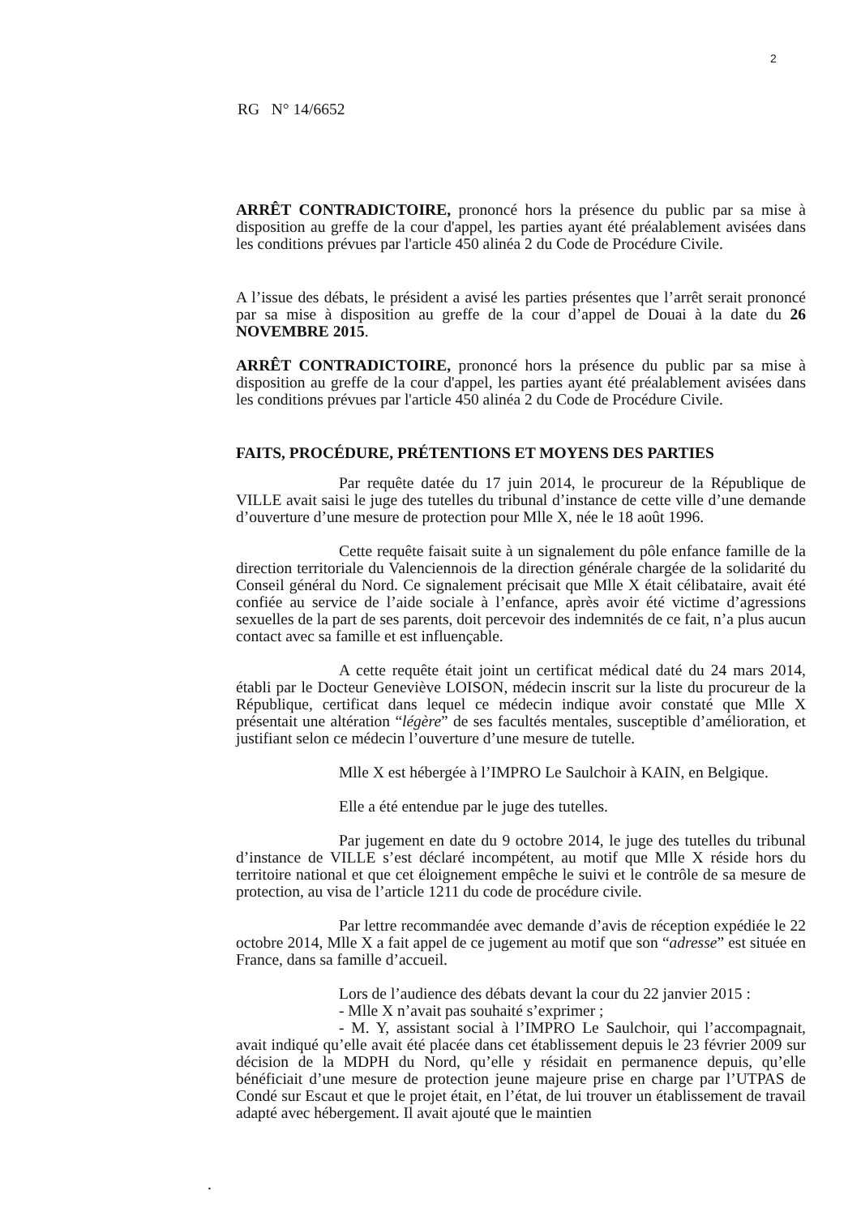2
RG N° 14/6652
ARRÊT CONTRADICTOIRE, prononcé hors la présence du public par sa mise à disposition au greffe de la cour d'appel, les parties ayant été préalablement avisées dans les conditions prévues par l'article 450 alinéa 2 du Code de Procédure Civile.
A l’issue des débats, le président a avisé les parties présentes que l’arrêt serait prononcé par sa mise à disposition au greffe de la cour d’appel de Douai à la date du 26 NOVEMBRE 2015.
ARRÊT CONTRADICTOIRE, prononcé hors la présence du public par sa mise à disposition au greffe de la cour d'appel, les parties ayant été préalablement avisées dans les conditions prévues par l'article 450 alinéa 2 du Code de Procédure Civile.
FAITS, PROCÉDURE, PRÉTENTIONS ET MOYENS DES PARTIES
Par requête datée du 17 juin 2014, le procureur de la République de VILLE avait saisi le juge des tutelles du tribunal d’instance de cette ville d’une demande d’ouverture d’une mesure de protection pour Mlle X, née le 18 août 1996.
Cette requête faisait suite à un signalement du pôle enfance famille de la direction territoriale du Valenciennois de la direction générale chargée de la solidarité du Conseil général du Nord. Ce signalement précisait que Mlle X était célibataire, avait été confiée au service de l’aide sociale à l’enfance, après avoir été victime d’agressions sexuelles de la part de ses parents, doit percevoir des indemnités de ce fait, n’a plus aucun contact avec sa famille et est influençable.
A cette requête était joint un certificat médical daté du 24 mars 2014, établi par le Docteur Geneviève LOISON, médecin inscrit sur la liste du procureur de la République, certificat dans lequel ce médecin indique avoir constaté que Mlle X présentait une altération “légère” de ses facultés mentales, susceptible d’amélioration, et justifiant selon ce médecin l’ouverture d’une mesure de tutelle.
Mlle X est hébergée à l’IMPRO Le Saulchoir à KAIN, en Belgique.
Elle a été entendue par le juge des tutelles.
Par jugement en date du 9 octobre 2014, le juge des tutelles du tribunal d’instance de VILLE s’est déclaré incompétent, au motif que Mlle X réside hors du territoire national et que cet éloignement empêche le suivi et le contrôle de sa mesure de protection, au visa de l’article 1211 du code de procédure civile.
Par lettre recommandée avec demande d’avis de réception expédiée le 22 octobre 2014, Mlle X a fait appel de ce jugement au motif que son “adresse” est située en France, dans sa famille d’accueil.
Lors de l’audience des débats devant la cour du 22 janvier 2015 :
- Mlle X n’avait pas souhaité s’exprimer ;
- M. Y, assistant social à l’IMPRO Le Saulchoir, qui l’accompagnait, avait indiqué qu’elle avait été placée dans cet établissement depuis le 23 février 2009 sur décision de la MDPH du Nord, qu’elle y résidait en permanence depuis, qu’elle bénéficiait d’une mesure de protection jeune majeure prise en charge par l’UTPAS de Condé sur Escaut et que le projet était, en l’état, de lui trouver un établissement de travail adapté avec hébergement. Il avait ajouté que le maintien
.